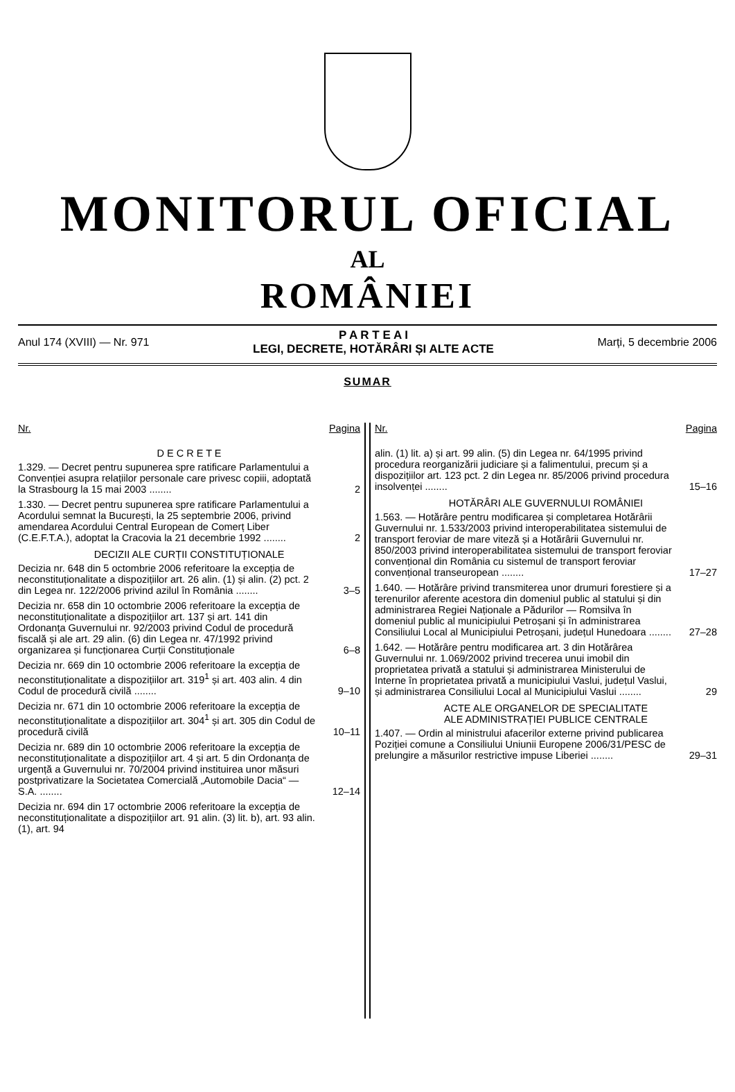MONITORUL OFICIAL
AL
ROMÂNIEI
Anul 174 (XVIII) — Nr. 971
P A R T E A I
LEGI, DECRETE, HOTĂRÂRI ȘI ALTE ACTE
Marți, 5 decembrie 2006
SUMAR
Nr. Pagina
D E C R E T E
1.329. — Decret pentru supunerea spre ratificare Parlamentului a Convenției asupra relațiilor personale care privesc copiii, adoptată la Strasbourg la 15 mai 2003 ........
2
1.330. — Decret pentru supunerea spre ratificare Parlamentului a Acordului semnat la București, la 25 septembrie 2006, privind amendarea Acordului Central European de Comerț Liber (C.E.F.T.A.), adoptat la Cracovia la 21 decembrie 1992 ........
2
DECIZII ALE CURȚII CONSTITUȚIONALE
Decizia nr. 648 din 5 octombrie 2006 referitoare la excepția de neconstituționalitate a dispozițiilor art. 26 alin. (1) și alin. (2) pct. 2 din Legea nr. 122/2006 privind azilul în România ........
3–5
Decizia nr. 658 din 10 octombrie 2006 referitoare la excepția de neconstituționalitate a dispozițiilor art. 137 și art. 141 din Ordonanța Guvernului nr. 92/2003 privind Codul de procedură fiscală și ale art. 29 alin. (6) din Legea nr. 47/1992 privind organizarea și funcționarea Curții Constituționale
6–8
Decizia nr. 669 din 10 octombrie 2006 referitoare la excepția de neconstituționalitate a dispozițiilor art. 319<sup>1</sup> și art. 403 alin. 4 din Codul de procedură civilă ........
9–10
Decizia nr. 671 din 10 octombrie 2006 referitoare la excepția de neconstituționalitate a dispozițiilor art. 304<sup>1</sup> și art. 305 din Codul de procedură civilă
10–11
Decizia nr. 689 din 10 octombrie 2006 referitoare la excepția de neconstituționalitate a dispozițiilor art. 4 și art. 5 din Ordonanța de urgență a Guvernului nr. 70/2004 privind instituirea unor măsuri postprivatizare la Societatea Comercială „Automobile Dacia“ — S.A. ........
12–14
Decizia nr. 694 din 17 octombrie 2006 referitoare la excepția de neconstituționalitate a dispozițiilor art. 91 alin. (3) lit. b), art. 93 alin. (1), art. 94
Nr. Pagina
alin. (1) lit. a) și art. 99 alin. (5) din Legea nr. 64/1995 privind procedura reorganizării judiciare și a falimentului, precum și a dispozițiilor art. 123 pct. 2 din Legea nr. 85/2006 privind procedura insolvenței ........
15–16
HOTĂRÂRI ALE GUVERNULUI ROMÂNIEI
1.563. — Hotărâre pentru modificarea și completarea Hotărârii Guvernului nr. 1.533/2003 privind interoperabilitatea sistemului de transport feroviar de mare viteză și a Hotărârii Guvernului nr. 850/2003 privind interoperabilitatea sistemului de transport feroviar convențional din România cu sistemul de transport feroviar convențional transeuropean ........
17–27
1.640. — Hotărâre privind transmiterea unor drumuri forestiere și a terenurilor aferente acestora din domeniul public al statului și din administrarea Regiei Naționale a Pădurilor — Romsilva în domeniul public al municipiului Petroșani și în administrarea Consiliului Local al Municipiului Petroșani, județul Hunedoara ........
27–28
1.642. — Hotărâre pentru modificarea art. 3 din Hotărârea Guvernului nr. 1.069/2002 privind trecerea unui imobil din proprietatea privată a statului și administrarea Ministerului de Interne în proprietatea privată a municipiului Vaslui, județul Vaslui, și administrarea Consiliului Local al Municipiului Vaslui ........
29
ACTE ALE ORGANELOR DE SPECIALITATE
ALE ADMINISTRAȚIEI PUBLICE CENTRALE
1.407. — Ordin al ministrului afacerilor externe privind publicarea Poziției comune a Consiliului Uniunii Europene 2006/31/PESC de prelungire a măsurilor restrictive impuse Liberiei ........
29–31